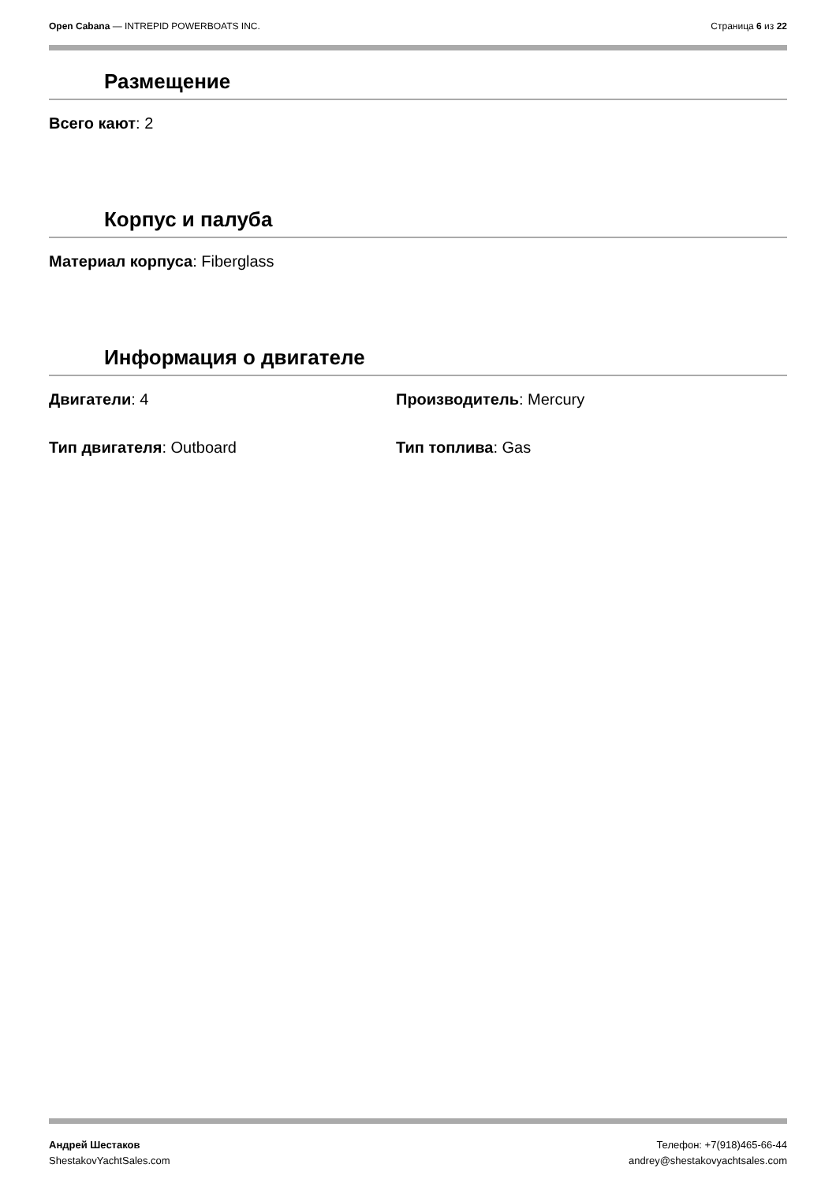Open Cabana — INTREPID POWERBOATS INC.
Страница 6 из 22
Размещение
Всего кают: 2
Корпус и палуба
Материал корпуса: Fiberglass
Информация о двигателе
Двигатели: 4 Производитель: Mercury
Тип двигателя: Outboard Тип топлива: Gas
Андрей Шестаков
ShestakovYachtSales.com
Телефон: +7(918)465-66-44
andrey@shestakovyachtsales.com